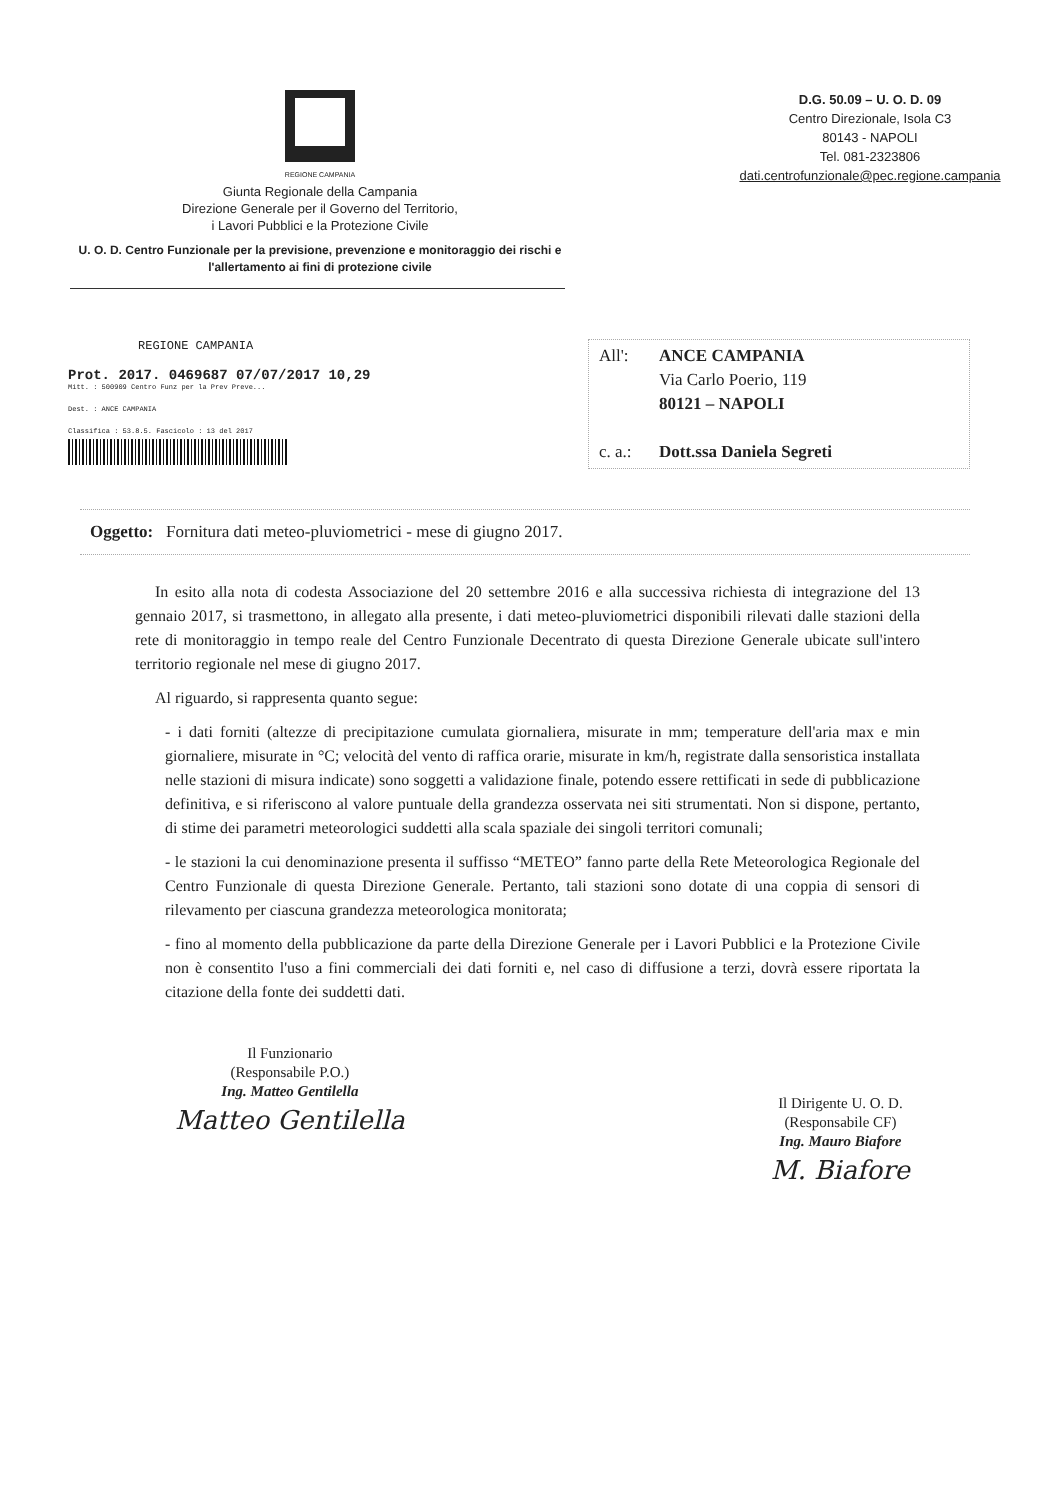REGIONE CAMPANIA
Giunta Regionale della Campania
Direzione Generale per il Governo del Territorio,
i Lavori Pubblici e la Protezione Civile
U. O. D. Centro Funzionale per la previsione, prevenzione e monitoraggio dei rischi e l'allertamento ai fini di protezione civile
D.G. 50.09 – U. O. D. 09
Centro Direzionale, Isola C3
80143 - NAPOLI
Tel. 081-2323806
dati.centrofunzionale@pec.regione.campania
REGIONE CAMPANIA
Prot. 2017. 0469687 07/07/2017 10,29
Mitt. : 500909 Centro Funz per la Prev Preve...
Dest. : ANCE CAMPANIA
Classifica : 53.8.5. Fascicolo : 13 del 2017
All': ANCE CAMPANIA
Via Carlo Poerio, 119
80121 – NAPOLI
c. a.: Dott.ssa Daniela Segreti
Oggetto: Fornitura dati meteo-pluviometrici - mese di giugno 2017.
In esito alla nota di codesta Associazione del 20 settembre 2016 e alla successiva richiesta di integrazione del 13 gennaio 2017, si trasmettono, in allegato alla presente, i dati meteo-pluviometrici disponibili rilevati dalle stazioni della rete di monitoraggio in tempo reale del Centro Funzionale Decentrato di questa Direzione Generale ubicate sull'intero territorio regionale nel mese di giugno 2017.
Al riguardo, si rappresenta quanto segue:
- i dati forniti (altezze di precipitazione cumulata giornaliera, misurate in mm; temperature dell'aria max e min giornaliere, misurate in °C; velocità del vento di raffica orarie, misurate in km/h, registrate dalla sensoristica installata nelle stazioni di misura indicate) sono soggetti a validazione finale, potendo essere rettificati in sede di pubblicazione definitiva, e si riferiscono al valore puntuale della grandezza osservata nei siti strumentati. Non si dispone, pertanto, di stime dei parametri meteorologici suddetti alla scala spaziale dei singoli territori comunali;
- le stazioni la cui denominazione presenta il suffisso “METEO” fanno parte della Rete Meteorologica Regionale del Centro Funzionale di questa Direzione Generale. Pertanto, tali stazioni sono dotate di una coppia di sensori di rilevamento per ciascuna grandezza meteorologica monitorata;
- fino al momento della pubblicazione da parte della Direzione Generale per i Lavori Pubblici e la Protezione Civile non è consentito l'uso a fini commerciali dei dati forniti e, nel caso di diffusione a terzi, dovrà essere riportata la citazione della fonte dei suddetti dati.
Il Funzionario
(Responsabile P.O.)
Ing. Matteo Gentilella
Matteo Gentilella
Il Dirigente U. O. D.
(Responsabile CF)
Ing. Mauro Biafore
M. Biafore